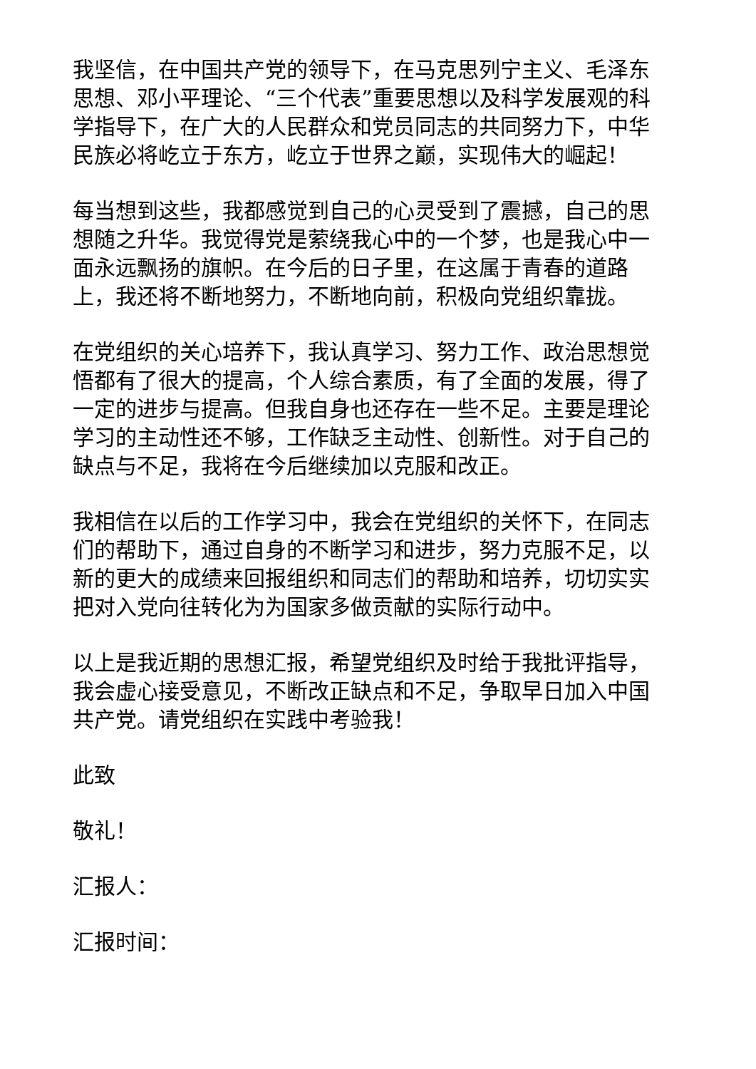我坚信，在中国共产党的领导下，在马克思列宁主义、毛泽东思想、邓小平理论、“三个代表”重要思想以及科学发展观的科学指导下，在广大的人民群众和党员同志的共同努力下，中华民族必将屹立于东方，屹立于世界之巅，实现伟大的崛起！
每当想到这些，我都感觉到自己的心灵受到了震撼，自己的思想随之升华。我觉得党是萦绕我心中的一个梦，也是我心中一面永远飘扬的旗帜。在今后的日子里，在这属于青春的道路上，我还将不断地努力，不断地向前，积极向党组织靠拢。
在党组织的关心培养下，我认真学习、努力工作、政治思想觉悟都有了很大的提高，个人综合素质，有了全面的发展，得了一定的进步与提高。但我自身也还存在一些不足。主要是理论学习的主动性还不够，工作缺乏主动性、创新性。对于自己的缺点与不足，我将在今后继续加以克服和改正。
我相信在以后的工作学习中，我会在党组织的关怀下，在同志们的帮助下，通过自身的不断学习和进步，努力克服不足，以新的更大的成绩来回报组织和同志们的帮助和培养，切切实实把对入党向往转化为为国家多做贡献的实际行动中。
以上是我近期的思想汇报，希望党组织及时给于我批评指导，我会虚心接受意见，不断改正缺点和不足，争取早日加入中国共产党。请党组织在实践中考验我！
此致
敬礼！
汇报人：
汇报时间：